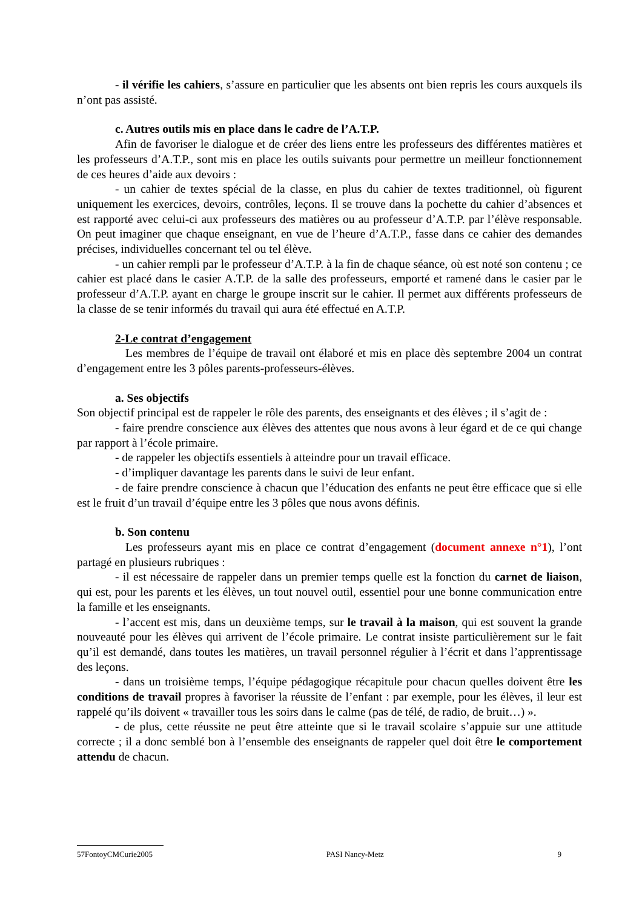- il vérifie les cahiers, s’assure en particulier que les absents ont bien repris les cours auxquels ils n’ont pas assisté.
c. Autres outils mis en place dans le cadre de l’A.T.P.
Afin de favoriser le dialogue et de créer des liens entre les professeurs des différentes matières et les professeurs d’A.T.P., sont mis en place les outils suivants pour permettre un meilleur fonctionnement de ces heures d’aide aux devoirs :
- un cahier de textes spécial de la classe, en plus du cahier de textes traditionnel, où figurent uniquement les exercices, devoirs, contrôles, leçons. Il se trouve dans la pochette du cahier d’absences et est rapporté avec celui-ci aux professeurs des matières ou au professeur d’A.T.P. par l’élève responsable. On peut imaginer que chaque enseignant, en vue de l’heure d’A.T.P., fasse dans ce cahier des demandes précises, individuelles concernant tel ou tel élève.
- un cahier rempli par le professeur d’A.T.P. à la fin de chaque séance, où est noté son contenu ; ce cahier est placé dans le casier A.T.P. de la salle des professeurs, emporté et ramené dans le casier par le professeur d’A.T.P. ayant en charge le groupe inscrit sur le cahier. Il permet aux différents professeurs de la classe de se tenir informés du travail qui aura été effectué en A.T.P.
2-Le contrat d’engagement
Les membres de l’équipe de travail ont élaboré et mis en place dès septembre 2004 un contrat d’engagement entre les 3 pôles parents-professeurs-élèves.
a. Ses objectifs
Son objectif principal est de rappeler le rôle des parents, des enseignants et des élèves ; il s’agit de :
- faire prendre conscience aux élèves des attentes que nous avons à leur égard et de ce qui change par rapport à l’école primaire.
- de rappeler les objectifs essentiels à atteindre pour un travail efficace.
- d’impliquer davantage les parents dans le suivi de leur enfant.
- de faire prendre conscience à chacun que l’éducation des enfants ne peut être efficace que si elle est le fruit d’un travail d’équipe entre les 3 pôles que nous avons définis.
b. Son contenu
Les professeurs ayant mis en place ce contrat d’engagement (document annexe n°1), l’ont partagé en plusieurs rubriques :
- il est nécessaire de rappeler dans un premier temps quelle est la fonction du carnet de liaison, qui est, pour les parents et les élèves, un tout nouvel outil, essentiel pour une bonne communication entre la famille et les enseignants.
- l’accent est mis, dans un deuxième temps, sur le travail à la maison, qui est souvent la grande nouveauté pour les élèves qui arrivent de l’école primaire. Le contrat insiste particulièrement sur le fait qu’il est demandé, dans toutes les matières, un travail personnel régulier à l’écrit et dans l’apprentissage des leçons.
- dans un troisième temps, l’équipe pédagogique récapitule pour chacun quelles doivent être les conditions de travail propres à favoriser la réussite de l’enfant : par exemple, pour les élèves, il leur est rappelé qu’ils doivent « travailler tous les soirs dans le calme (pas de télé, de radio, de bruit…) ».
- de plus, cette réussite ne peut être atteinte que si le travail scolaire s’appuie sur une attitude correcte ; il a donc semblé bon à l’ensemble des enseignants de rappeler quel doit être le comportement attendu de chacun.
57FontoyCMCurie2005 PASI Nancy-Metz 9